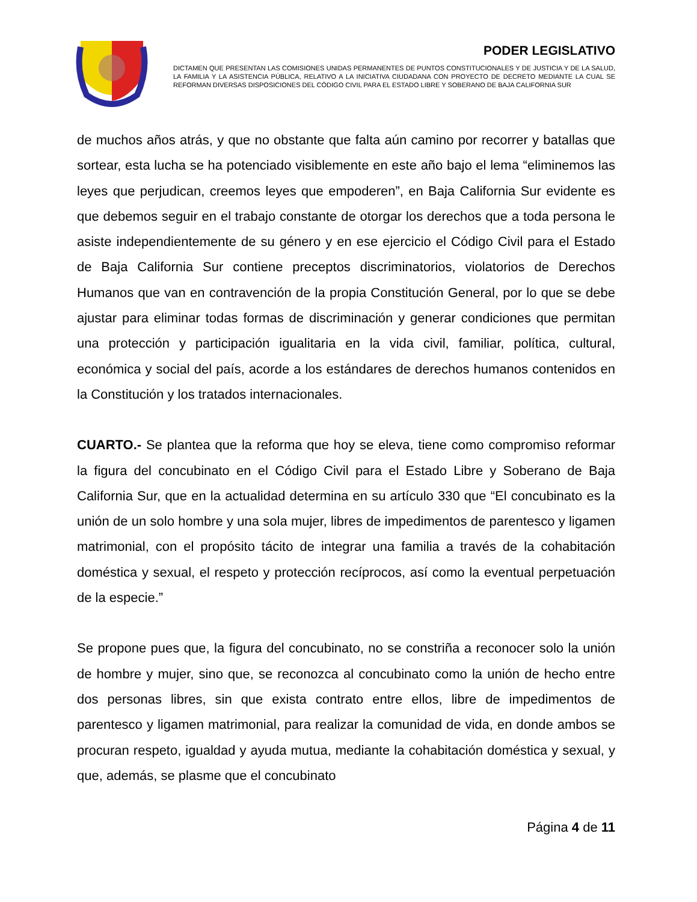PODER LEGISLATIVO
DICTAMEN QUE PRESENTAN LAS COMISIONES UNIDAS PERMANENTES DE PUNTOS CONSTITUCIONALES Y DE JUSTICIA Y DE LA SALUD, LA FAMILIA Y LA ASISTENCIA PÚBLICA, RELATIVO A LA INICIATIVA CIUDADANA CON PROYECTO DE DECRETO MEDIANTE LA CUAL SE REFORMAN DIVERSAS DISPOSICIONES DEL CÓDIGO CIVIL PARA EL ESTADO LIBRE Y SOBERANO DE BAJA CALIFORNIA SUR
de muchos años atrás, y que no obstante que falta aún camino por recorrer y batallas que sortear, esta lucha se ha potenciado visiblemente en este año bajo el lema “eliminemos las leyes que perjudican, creemos leyes que empoderen”, en Baja California Sur evidente es que debemos seguir en el trabajo constante de otorgar los derechos que a toda persona le asiste independientemente de su género y en ese ejercicio el Código Civil para el Estado de Baja California Sur contiene preceptos discriminatorios, violatorios de Derechos Humanos que van en contravención de la propia Constitución General, por lo que se debe ajustar para eliminar todas formas de discriminación y generar condiciones que permitan una protección y participación igualitaria en la vida civil, familiar, política, cultural, económica y social del país, acorde a los estándares de derechos humanos contenidos en la Constitución y los tratados internacionales.
CUARTO.- Se plantea que la reforma que hoy se eleva, tiene como compromiso reformar la figura del concubinato en el Código Civil para el Estado Libre y Soberano de Baja California Sur, que en la actualidad determina en su artículo 330 que “El concubinato es la unión de un solo hombre y una sola mujer, libres de impedimentos de parentesco y ligamen matrimonial, con el propósito tácito de integrar una familia a través de la cohabitación doméstica y sexual, el respeto y protección recíprocos, así como la eventual perpetuación de la especie.”
Se propone pues que, la figura del concubinato, no se constriña a reconocer solo la unión de hombre y mujer, sino que, se reconozca al concubinato como la unión de hecho entre dos personas libres, sin que exista contrato entre ellos, libre de impedimentos de parentesco y ligamen matrimonial, para realizar la comunidad de vida, en donde ambos se procuran respeto, igualdad y ayuda mutua, mediante la cohabitación doméstica y sexual, y que, además, se plasme que el concubinato
Página 4 de 11